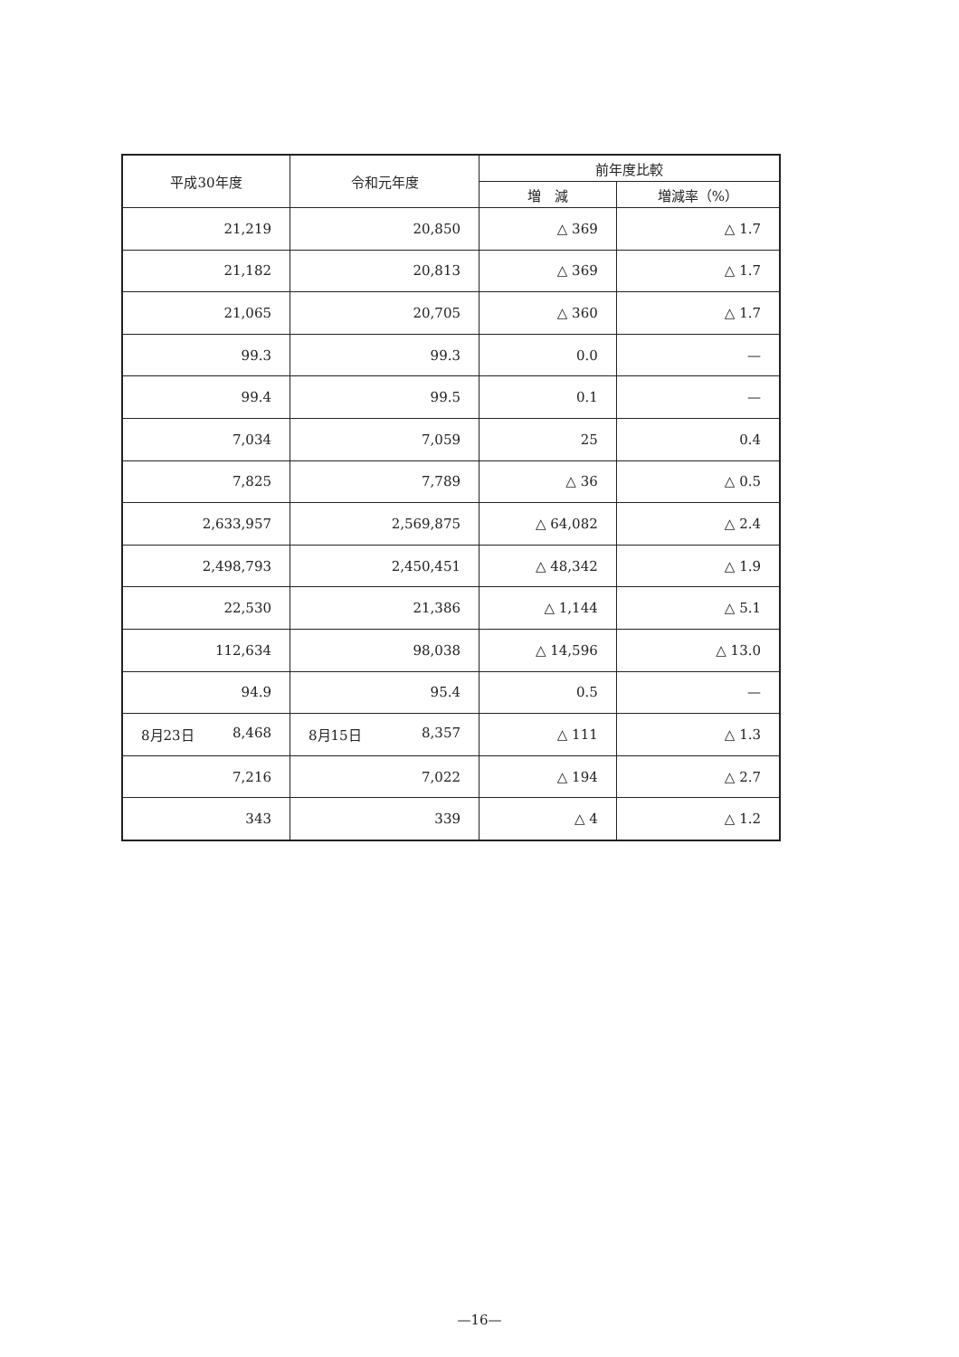| 平成30年度 | 令和元年度 | 前年度比較 | |
| --- | --- | --- | --- |
| | | 増 減 | 増減率（%） |
| 21,219 | 20,850 | △ 369 | △ 1.7 |
| 21,182 | 20,813 | △ 369 | △ 1.7 |
| 21,065 | 20,705 | △ 360 | △ 1.7 |
| 99.3 | 99.3 | 0.0 | — |
| 99.4 | 99.5 | 0.1 | — |
| 7,034 | 7,059 | 25 | 0.4 |
| 7,825 | 7,789 | △ 36 | △ 0.5 |
| 2,633,957 | 2,569,875 | △ 64,082 | △ 2.4 |
| 2,498,793 | 2,450,451 | △ 48,342 | △ 1.9 |
| 22,530 | 21,386 | △ 1,144 | △ 5.1 |
| 112,634 | 98,038 | △ 14,596 | △ 13.0 |
| 94.9 | 95.4 | 0.5 | — |
| 8月23日 8,468 | 8月15日 8,357 | △ 111 | △ 1.3 |
| 7,216 | 7,022 | △ 194 | △ 2.7 |
| 343 | 339 | △ 4 | △ 1.2 |
—16—